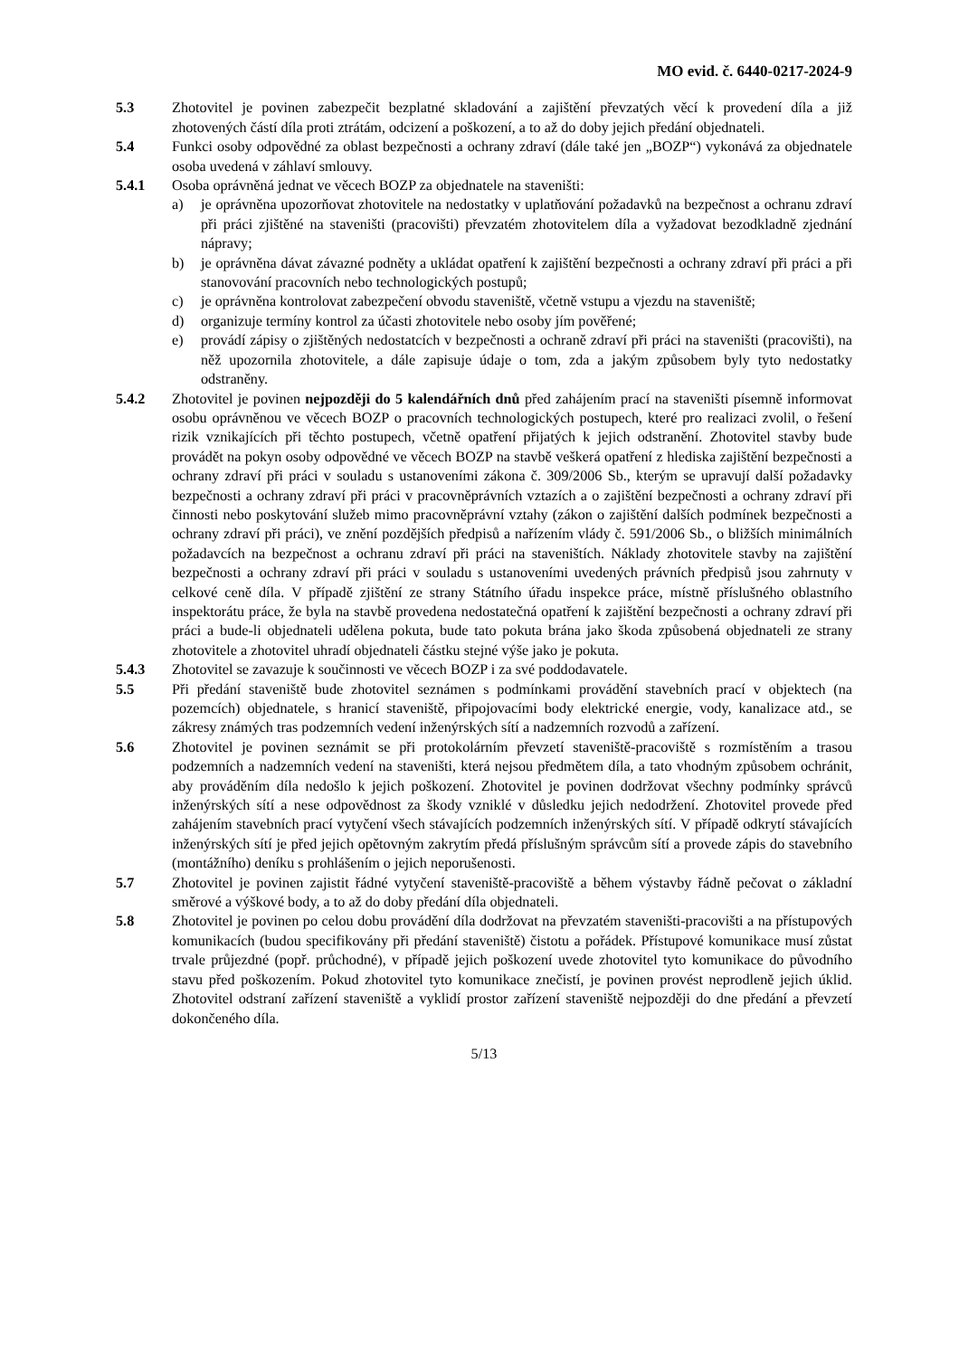MO evid. č. 6440-0217-2024-9
5.3 Zhotovitel je povinen zabezpečit bezplatné skladování a zajištění převzatých věcí k provedení díla a již zhotovených částí díla proti ztrátám, odcizení a poškození, a to až do doby jejich předání objednateli.
5.4 Funkci osoby odpovědné za oblast bezpečnosti a ochrany zdraví (dále také jen „BOZP“) vykonává za objednatele osoba uvedená v záhlaví smlouvy.
5.4.1 Osoba oprávněná jednat ve věcech BOZP za objednatele na staveništi:
a) je oprávněna upozorňovat zhotovitele na nedostatky v uplatňování požadavků na bezpečnost a ochranu zdraví při práci zjištěné na staveništi (pracovišti) převzatém zhotovitelem díla a vyžadovat bezodkladně zjednání nápravy;
b) je oprávněna dávat závazné podněty a ukládat opatření k zajištění bezpečnosti a ochrany zdraví při práci a při stanovování pracovních nebo technologických postupů;
c) je oprávněna kontrolovat zabezpečení obvodu staveniště, včetně vstupu a vjezdu na staveniště;
d) organizuje termíny kontrol za účasti zhotovitele nebo osoby jím pověřené;
e) provádí zápisy o zjištěných nedostatcích v bezpečnosti a ochraně zdraví při práci na staveništi (pracovišti), na něž upozornila zhotovitele, a dále zapisuje údaje o tom, zda a jakým způsobem byly tyto nedostatky odstraněny.
5.4.2 Zhotovitel je povinen nejpozději do 5 kalendářních dnů před zahájením prací na staveništi písemně informovat osobu oprávněnou ve věcech BOZP o pracovních technologických postupech, které pro realizaci zvolil, o řešení rizik vznikajících při těchto postupech, včetně opatření přijatých k jejich odstranění. Zhotovitel stavby bude provádět na pokyn osoby odpovědné ve věcech BOZP na stavbě veškerá opatření z hlediska zajištění bezpečnosti a ochrany zdraví při práci v souladu s ustanoveními zákona č. 309/2006 Sb., kterým se upravují další požadavky bezpečnosti a ochrany zdraví při práci v pracovněprávních vztazích a o zajištění bezpečnosti a ochrany zdraví při činnosti nebo poskytování služeb mimo pracovněprávní vztahy (zákon o zajištění dalších podmínek bezpečnosti a ochrany zdraví při práci), ve znění pozdějších předpisů a nařízením vlády č. 591/2006 Sb., o bližších minimálních požadavcích na bezpečnost a ochranu zdraví při práci na staveništích. Náklady zhotovitele stavby na zajištění bezpečnosti a ochrany zdraví při práci v souladu s ustanoveními uvedených právních předpisů jsou zahrnuty v celkové ceně díla. V případě zjištění ze strany Státního úřadu inspekce práce, místně příslušného oblastního inspektorátu práce, že byla na stavbě provedena nedostatečná opatření k zajištění bezpečnosti a ochrany zdraví při práci a bude-li objednateli udělena pokuta, bude tato pokuta brána jako škoda způsobená objednateli ze strany zhotovitele a zhotovitel uhradí objednateli částku stejné výše jako je pokuta.
5.4.3 Zhotovitel se zavazuje k součinnosti ve věcech BOZP i za své poddodavatele.
5.5 Při předání staveniště bude zhotovitel seznámen s podmínkami provádění stavebních prací v objektech (na pozemcích) objednatele, s hranicí staveniště, připojovacími body elektrické energie, vody, kanalizace atd., se zákresy známých tras podzemních vedení inženýrských sítí a nadzemních rozvodů a zařízení.
5.6 Zhotovitel je povinen seznámit se při protokolárním převzetí staveniště-pracoviště s rozmístěním a trasou podzemních a nadzemních vedení na staveništi, která nejsou předmětem díla, a tato vhodným způsobem ochránit, aby prováděním díla nedošlo k jejich poškození. Zhotovitel je povinen dodržovat všechny podmínky správců inženýrských sítí a nese odpovědnost za škody vzniklé v důsledku jejich nedodržení. Zhotovitel provede před zahájením stavebních prací vytyčení všech stávajících podzemních inženýrských sítí. V případě odkrytí stávajících inženýrských sítí je před jejich opětovným zakrytím předá příslušným správcům sítí a provede zápis do stavebního (montážního) deníku s prohlášením o jejich neporušenosti.
5.7 Zhotovitel je povinen zajistit řádné vytyčení staveniště-pracoviště a během výstavby řádně pečovat o základní směrové a výškové body, a to až do doby předání díla objednateli.
5.8 Zhotovitel je povinen po celou dobu provádění díla dodržovat na převzatém staveništi-pracovišti a na přístupových komunikacích (budou specifikovány při předání staveniště) čistotu a pořádek. Přístupové komunikace musí zůstat trvale průjezdné (popř. průchodné), v případě jejich poškození uvede zhotovitel tyto komunikace do původního stavu před poškozením. Pokud zhotovitel tyto komunikace znečistí, je povinen provést neprodleně jejich úklid. Zhotovitel odstraní zařízení staveniště a vyklidí prostor zařízení staveniště nejpozději do dne předání a převzetí dokončeného díla.
5/13